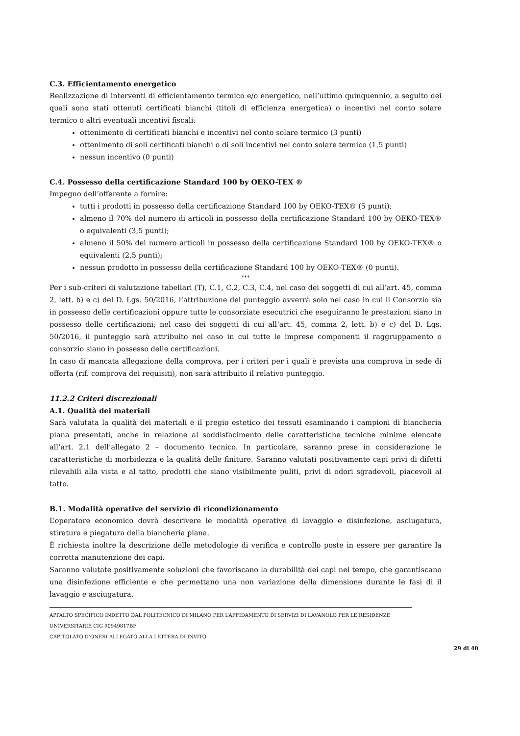C.3. Efficientamento energetico
Realizzazione di interventi di efficientamento termico e/o energetico, nell’ultimo quinquennio, a seguito dei quali sono stati ottenuti certificati bianchi (titoli di efficienza energetica) o incentivi nel conto solare termico o altri eventuali incentivi fiscali:
ottenimento di certificati bianchi e incentivi nel conto solare termico (3 punti)
ottenimento di soli certificati bianchi o di soli incentivi nel conto solare termico (1,5 punti)
nessun incentivo (0 punti)
C.4. Possesso della certificazione Standard 100 by OEKO-TEX ®
Impegno dell’offerente a fornire:
tutti i prodotti in possesso della certificazione Standard 100 by OEKO-TEX® (5 punti);
almeno il 70% del numero di articoli in possesso della certificazione Standard 100 by OEKO-TEX® o equivalenti (3,5 punti);
almeno il 50% del numero articoli in possesso della certificazione Standard 100 by OEKO-TEX® o equivalenti (2,5 punti);
nessun prodotto in possesso della certificazione Standard 100 by OEKO-TEX® (0 punti).
***
Per i sub-criteri di valutazione tabellari (T), C.1, C.2, C.3, C.4, nel caso dei soggetti di cui all’art. 45, comma 2, lett. b) e c) del D. Lgs. 50/2016, l’attribuzione del punteggio avverrà solo nel caso in cui il Consorzio sia in possesso delle certificazioni oppure tutte le consorziate esecutrici che eseguiranno le prestazioni siano in possesso delle certificazioni; nel caso dei soggetti di cui all’art. 45, comma 2, lett. b) e c) del D. Lgs. 50/2016, il punteggio sarà attribuito nel caso in cui tutte le imprese componenti il raggruppamento o consorzio siano in possesso delle certificazioni.
In caso di mancata allegazione della comprova, per i criteri per i quali è prevista una comprova in sede di offerta (rif. comprova dei requisiti), non sarà attribuito il relativo punteggio.
11.2.2 Criteri discrezionali
A.1. Qualità dei materiali
Sarà valutata la qualità dei materiali e il pregio estetico dei tessuti esaminando i campioni di biancheria piana presentati, anche in relazione al soddisfacimento delle caratteristiche tecniche minime elencate all’art. 2.1 dell’allegato 2 – documento tecnico. In particolare, saranno prese in considerazione le caratteristiche di morbidezza e la qualità delle finiture. Saranno valutati positivamente capi privi di difetti rilevabili alla vista e al tatto, prodotti che siano visibilmente puliti, privi di odori sgradevoli, piacevoli al tatto.
B.1. Modalità operative del servizio di ricondizionamento
L’operatore economico dovrà descrivere le modalità operative di lavaggio e disinfezione, asciugatura, stiratura e piegatura della biancheria piana.
È richiesta inoltre la descrizione delle metodologie di verifica e controllo poste in essere per garantire la corretta manutenzione dei capi.
Saranno valutate positivamente soluzioni che favoriscano la durabilità dei capi nel tempo, che garantiscano una disinfezione efficiente e che permettano una non variazione della dimensione durante le fasi di il lavaggio e asciugatura.
APPALTO SPECIFICO INDETTO DAL POLITECNICO DI MILANO PER L’AFFIDAMENTO DI SERVIZI DI LAVANOLO PER LE RESIDENZE UNIVERSITARIE CIG 90949817BF
CAPITOLATO D’ONERI ALLEGATO ALLA LETTERA DI INVITO
29 di 40